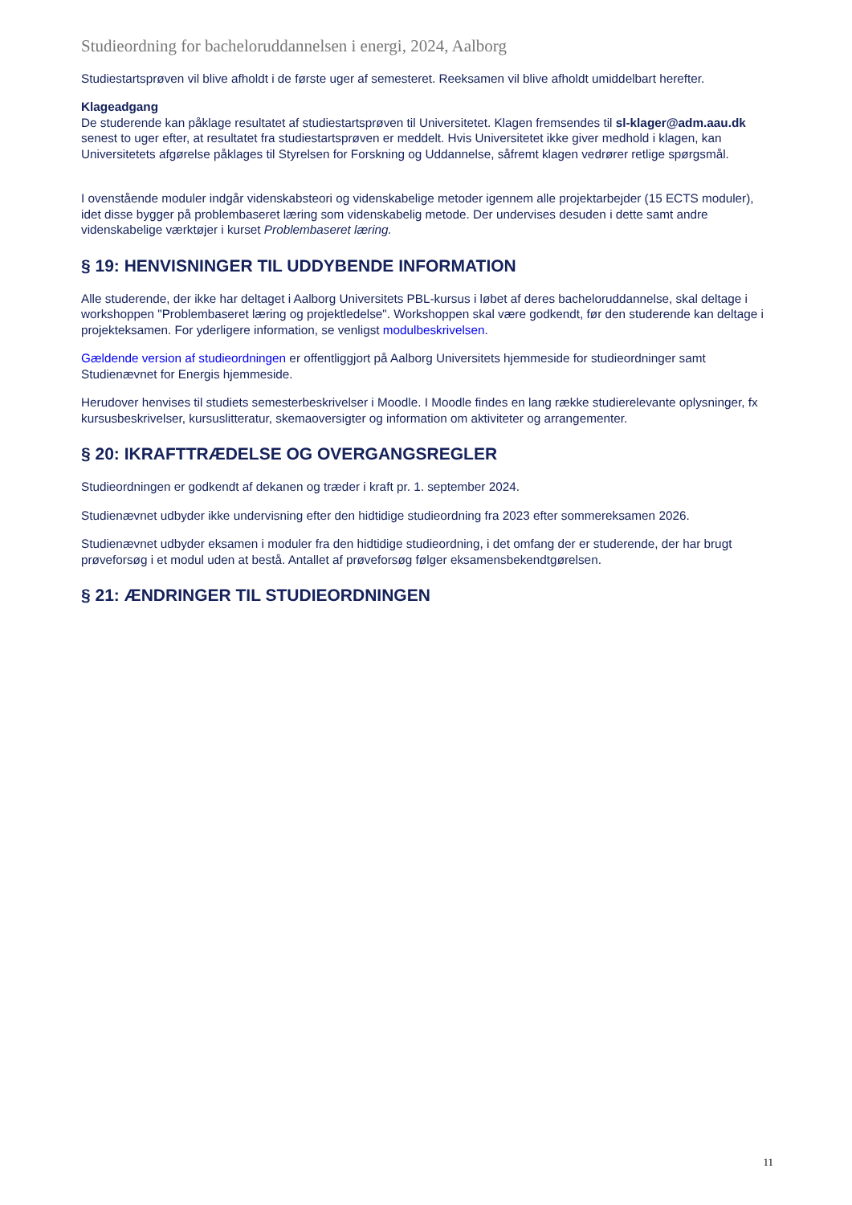Studieordning for bacheloruddannelsen i energi, 2024, Aalborg
Studiestartsprøven vil blive afholdt i de første uger af semesteret. Reeksamen vil blive afholdt umiddelbart herefter.
Klageadgang
De studerende kan påklage resultatet af studiestartsprøven til Universitetet. Klagen fremsendes til sl-klager@adm.aau.dk senest to uger efter, at resultatet fra studiestartsprøven er meddelt. Hvis Universitetet ikke giver medhold i klagen, kan Universitetets afgørelse påklages til Styrelsen for Forskning og Uddannelse, såfremt klagen vedrører retlige spørgsmål.
I ovenstående moduler indgår videnskabsteori og videnskabelige metoder igennem alle projektarbejder (15 ECTS moduler), idet disse bygger på problembaseret læring som videnskabelig metode. Der undervises desuden i dette samt andre videnskabelige værktøjer i kurset Problembaseret læring.
§ 19: HENVISNINGER TIL UDDYBENDE INFORMATION
Alle studerende, der ikke har deltaget i Aalborg Universitets PBL-kursus i løbet af deres bacheloruddannelse, skal deltage i workshoppen "Problembaseret læring og projektledelse". Workshoppen skal være godkendt, før den studerende kan deltage i projekteksamen. For yderligere information, se venligst modulbeskrivelsen.
Gældende version af studieordningen er offentliggjort på Aalborg Universitets hjemmeside for studieordninger samt Studienævnet for Energis hjemmeside.
Herudover henvises til studiets semesterbeskrivelser i Moodle. I Moodle findes en lang række studierelevante oplysninger, fx kursusbeskrivelser, kursuslitteratur, skemaoversigter og information om aktiviteter og arrangementer.
§ 20: IKRAFTTRÆDELSE OG OVERGANGSREGLER
Studieordningen er godkendt af dekanen og træder i kraft pr. 1. september 2024.
Studienævnet udbyder ikke undervisning efter den hidtidige studieordning fra 2023 efter sommereksamen 2026.
Studienævnet udbyder eksamen i moduler fra den hidtidige studieordning, i det omfang der er studerende, der har brugt prøveforsøg i et modul uden at bestå. Antallet af prøveforsøg følger eksamensbekendtgørelsen.
§ 21: ÆNDRINGER TIL STUDIEORDNINGEN
11